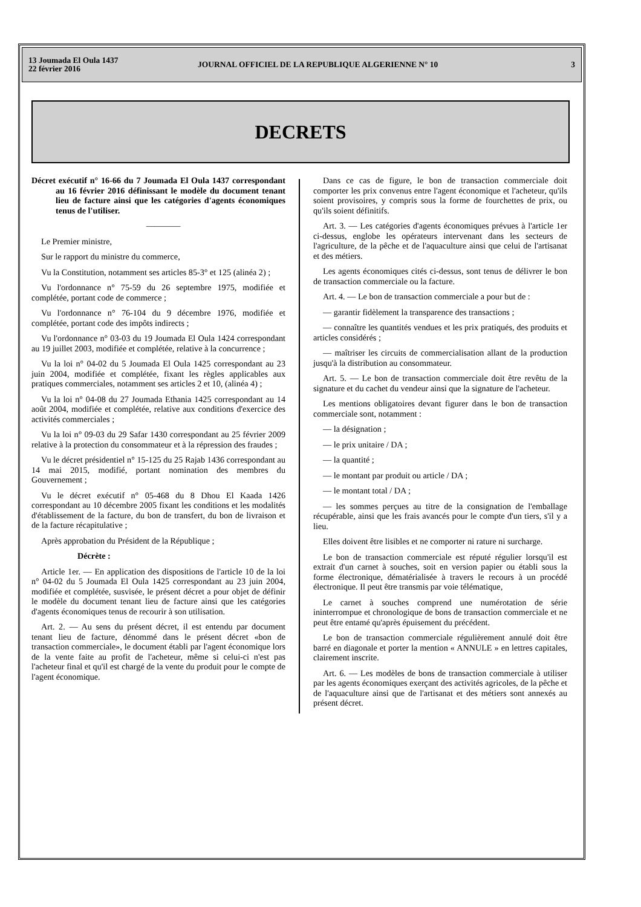13 Joumada El Oula 1437
22 février 2016
JOURNAL OFFICIEL DE LA REPUBLIQUE ALGERIENNE N° 10
3
DECRETS
Décret exécutif n° 16-66 du 7 Joumada El Oula 1437 correspondant au 16 février 2016 définissant le modèle du document tenant lieu de facture ainsi que les catégories d'agents économiques tenus de l'utiliser.
————
Le Premier ministre,
Sur le rapport du ministre du commerce,
Vu la Constitution, notamment ses articles 85-3° et 125 (alinéa 2) ;
Vu l'ordonnance n° 75-59 du 26 septembre 1975, modifiée et complétée, portant code de commerce ;
Vu l'ordonnance n° 76-104 du 9 décembre 1976, modifiée et complétée, portant code des impôts indirects ;
Vu l'ordonnance n° 03-03 du 19 Joumada El Oula 1424 correspondant au 19 juillet 2003, modifiée et complétée, relative à la concurrence ;
Vu la loi n° 04-02 du 5 Joumada El Oula 1425 correspondant au 23 juin 2004, modifiée et complétée, fixant les règles applicables aux pratiques commerciales, notamment ses articles 2 et 10, (alinéa 4) ;
Vu la loi n° 04-08 du 27 Joumada Ethania 1425 correspondant au 14 août 2004, modifiée et complétée, relative aux conditions d'exercice des activités commerciales ;
Vu la loi n° 09-03 du 29 Safar 1430 correspondant au 25 février 2009 relative à la protection du consommateur et à la répression des fraudes ;
Vu le décret présidentiel n° 15-125 du 25 Rajab 1436 correspondant au 14 mai 2015, modifié, portant nomination des membres du Gouvernement ;
Vu le décret exécutif n° 05-468 du 8 Dhou El Kaada 1426 correspondant au 10 décembre 2005 fixant les conditions et les modalités d'établissement de la facture, du bon de transfert, du bon de livraison et de la facture récapitulative ;
Après approbation du Président de la République ;
Décrète :
Article 1er. — En application des dispositions de l'article 10 de la loi n° 04-02 du 5 Joumada El Oula 1425 correspondant au 23 juin 2004, modifiée et complétée, susvisée, le présent décret a pour objet de définir le modèle du document tenant lieu de facture ainsi que les catégories d'agents économiques tenus de recourir à son utilisation.
Art. 2. — Au sens du présent décret, il est entendu par document tenant lieu de facture, dénommé dans le présent décret «bon de transaction commerciale», le document établi par l'agent économique lors de la vente faite au profit de l'acheteur, même si celui-ci n'est pas l'acheteur final et qu'il est chargé de la vente du produit pour le compte de l'agent économique.
Dans ce cas de figure, le bon de transaction commerciale doit comporter les prix convenus entre l'agent économique et l'acheteur, qu'ils soient provisoires, y compris sous la forme de fourchettes de prix, ou qu'ils soient définitifs.
Art. 3. — Les catégories d'agents économiques prévues à l'article 1er ci-dessus, englobe les opérateurs intervenant dans les secteurs de l'agriculture, de la pêche et de l'aquaculture ainsi que celui de l'artisanat et des métiers.
Les agents économiques cités ci-dessus, sont tenus de délivrer le bon de transaction commerciale ou la facture.
Art. 4. — Le bon de transaction commerciale a pour but de :
— garantir fidèlement la transparence des transactions ;
— connaître les quantités vendues et les prix pratiqués, des produits et articles considérés ;
— maîtriser les circuits de commercialisation allant de la production jusqu'à la distribution au consommateur.
Art. 5. — Le bon de transaction commerciale doit être revêtu de la signature et du cachet du vendeur ainsi que la signature de l'acheteur.
Les mentions obligatoires devant figurer dans le bon de transaction commerciale sont, notamment :
— la désignation ;
— le prix unitaire / DA ;
— la quantité ;
— le montant par produit ou article / DA ;
— le montant total / DA ;
— les sommes perçues au titre de la consignation de l'emballage récupérable, ainsi que les frais avancés pour le compte d'un tiers, s'il y a lieu.
Elles doivent être lisibles et ne comporter ni rature ni surcharge.
Le bon de transaction commerciale est réputé régulier lorsqu'il est extrait d'un carnet à souches, soit en version papier ou établi sous la forme électronique, dématérialisée à travers le recours à un procédé électronique. Il peut être transmis par voie télématique,
Le carnet à souches comprend une numérotation de série ininterrompue et chronologique de bons de transaction commerciale et ne peut être entamé qu'après épuisement du précédent.
Le bon de transaction commerciale régulièrement annulé doit être barré en diagonale et porter la mention « ANNULE » en lettres capitales, clairement inscrite.
Art. 6. — Les modèles de bons de transaction commerciale à utiliser par les agents économiques exerçant des activités agricoles, de la pêche et de l'aquaculture ainsi que de l'artisanat et des métiers sont annexés au présent décret.